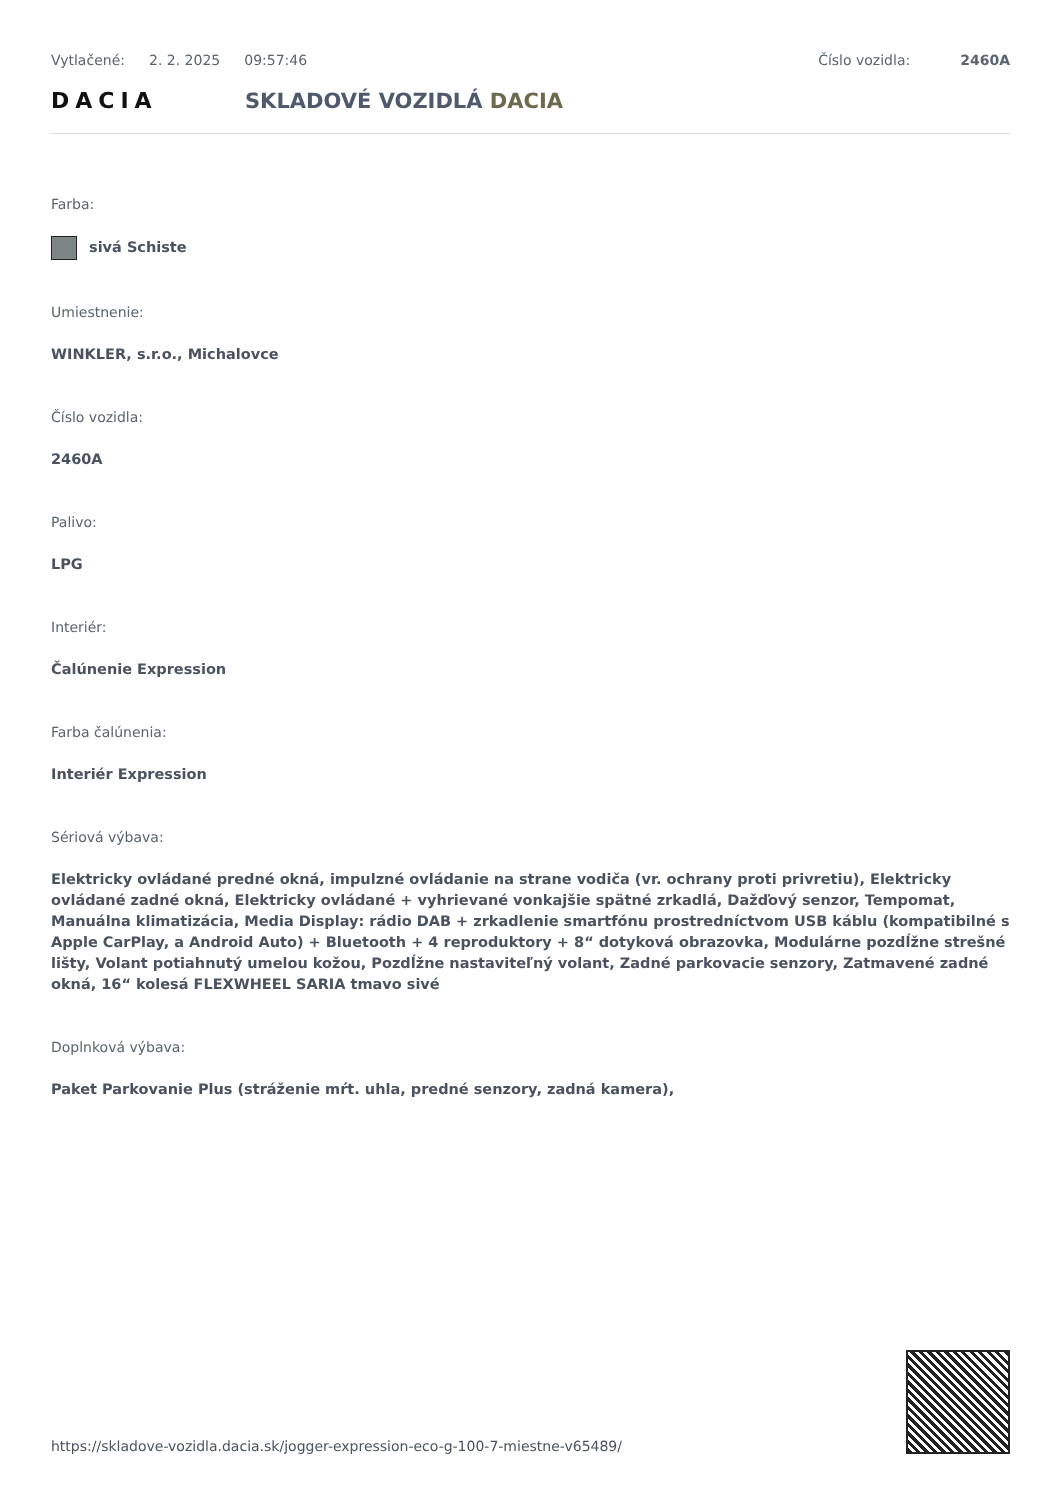Vytlačené: 2. 2. 2025 09:57:46 Číslo vozidla: 2460A
DACIA SKLADOVÉ VOZIDLÁ DACIA
Farba:
sivá Schiste
Umiestnenie:
WINKLER, s.r.o., Michalovce
Číslo vozidla:
2460A
Palivo:
LPG
Interiér:
Čalúnenie Expression
Farba čalúnenia:
Interiér Expression
Sériová výbava:
Elektricky ovládané predné okná, impulzné ovládanie na strane vodiča (vr. ochrany proti privretiu), Elektricky ovládané zadné okná, Elektricky ovládané + vyhrievané vonkajšie spätné zrkadlá, Dažďový senzor, Tempomat, Manuálna klimatizácia, Media Display: rádio DAB + zrkadlenie smartfónu prostredníctvom USB káblu (kompatibilné s Apple CarPlay, a Android Auto) + Bluetooth + 4 reproduktory + 8“ dotyková obrazovka, Modulárne pozdĺžne strešné lišty, Volant potiahnutý umelou kožou, Pozdĺžne nastaviteľný volant, Zadné parkovacie senzory, Zatmavené zadné okná, 16“ kolesá FLEXWHEEL SARIA tmavo sivé
Doplnková výbava:
Paket Parkovanie Plus (stráženie mŕt. uhla, predné senzory, zadná kamera),
https://skladove-vozidla.dacia.sk/jogger-expression-eco-g-100-7-miestne-v65489/